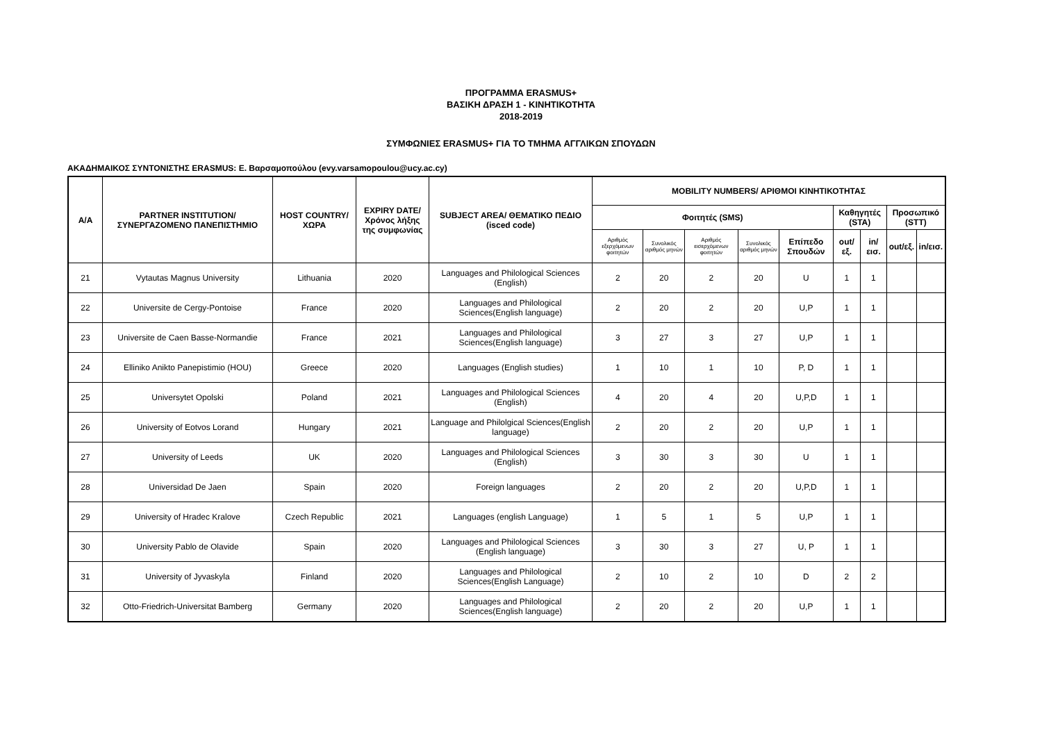ΠΡΟΓΡΑΜΜΑ ERASMUS+
ΒΑΣΙΚΗ ΔΡΑΣΗ 1 - ΚΙΝΗΤΙΚΟΤΗΤΑ
2018-2019
ΣΥΜΦΩΝΙΕΣ ERASMUS+ ΓΙΑ ΤΟ ΤΜΗΜΑ ΑΓΓΛΙΚΩΝ ΣΠΟΥΔΩΝ
ΑΚΑΔΗΜΑΙΚΟΣ ΣΥΝΤΟΝΙΣΤΗΣ ERASMUS: Ε. Βαρσαμοπούλου (evy.varsamopoulou@ucy.ac.cy)
| A/A | PARTNER INSTITUTION/ ΣΥΝΕΡΓΑΖΟΜΕΝΟ ΠΑΝΕΠΙΣΤΗΜΙΟ | HOST COUNTRY/ ΧΩΡΑ | EXPIRY DATE/ Χρόνος λήξης της συμφωνίας | SUBJECT AREA/ ΘΕΜΑΤΙΚΟ ΠΕΔΙΟ (isced code) | MOBILITY NUMBERS/ ΑΡΙΘΜΟΙ ΚΙΝΗΤΙΚΟΤΗΤΑΣ | | | | | | | | |
| --- | --- | --- | --- | --- | --- | --- | --- | --- | --- | --- | --- | --- | --- |
| | | | | | Φοιτητές (SMS) | | | | | Καθηγητές (STA) | | Προσωπικό (STT) | |
| | | | | | Αριθμός εξερχόμενων φοιτητών | Συνολικός αριθμός μηνών | Αριθμός εισερχόμενων φοιτητών | Συνολικός αριθμός μηνών | Επίπεδο Σπουδών | out/εξ. | in/εισ. | out/εξ. | in/εισ. |
| 21 | Vytautas Magnus University | Lithuania | 2020 | Languages and Philological Sciences (English) | 2 | 20 | 2 | 20 | U | 1 | 1 | | |
| 22 | Universite de Cergy-Pontoise | France | 2020 | Languages and Philological Sciences(English language) | 2 | 20 | 2 | 20 | U,P | 1 | 1 | | |
| 23 | Universite de Caen Basse-Normandie | France | 2021 | Languages and Philological Sciences(English language) | 3 | 27 | 3 | 27 | U,P | 1 | 1 | | |
| 24 | Elliniko Anikto Panepistimio (HOU) | Greece | 2020 | Languages (English studies) | 1 | 10 | 1 | 10 | P, D | 1 | 1 | | |
| 25 | Universytet Opolski | Poland | 2021 | Languages and Philological Sciences (English) | 4 | 20 | 4 | 20 | U,P,D | 1 | 1 | | |
| 26 | University of Eotvos Lorand | Hungary | 2021 | Language and Philolgical Sciences(English language) | 2 | 20 | 2 | 20 | U,P | 1 | 1 | | |
| 27 | University of Leeds | UK | 2020 | Languages and Philological Sciences (English) | 3 | 30 | 3 | 30 | U | 1 | 1 | | |
| 28 | Universidad De Jaen | Spain | 2020 | Foreign languages | 2 | 20 | 2 | 20 | U,P,D | 1 | 1 | | |
| 29 | University of Hradec Kralove | Czech Republic | 2021 | Languages (english Language) | 1 | 5 | 1 | 5 | U,P | 1 | 1 | | |
| 30 | University Pablo de Olavide | Spain | 2020 | Languages and Philological Sciences (English language) | 3 | 30 | 3 | 27 | U, P | 1 | 1 | | |
| 31 | University of Jyvaskyla | Finland | 2020 | Languages and Philological Sciences(English Language) | 2 | 10 | 2 | 10 | D | 2 | 2 | | |
| 32 | Otto-Friedrich-Universitat Bamberg | Germany | 2020 | Languages and Philological Sciences(English language) | 2 | 20 | 2 | 20 | U,P | 1 | 1 | | |